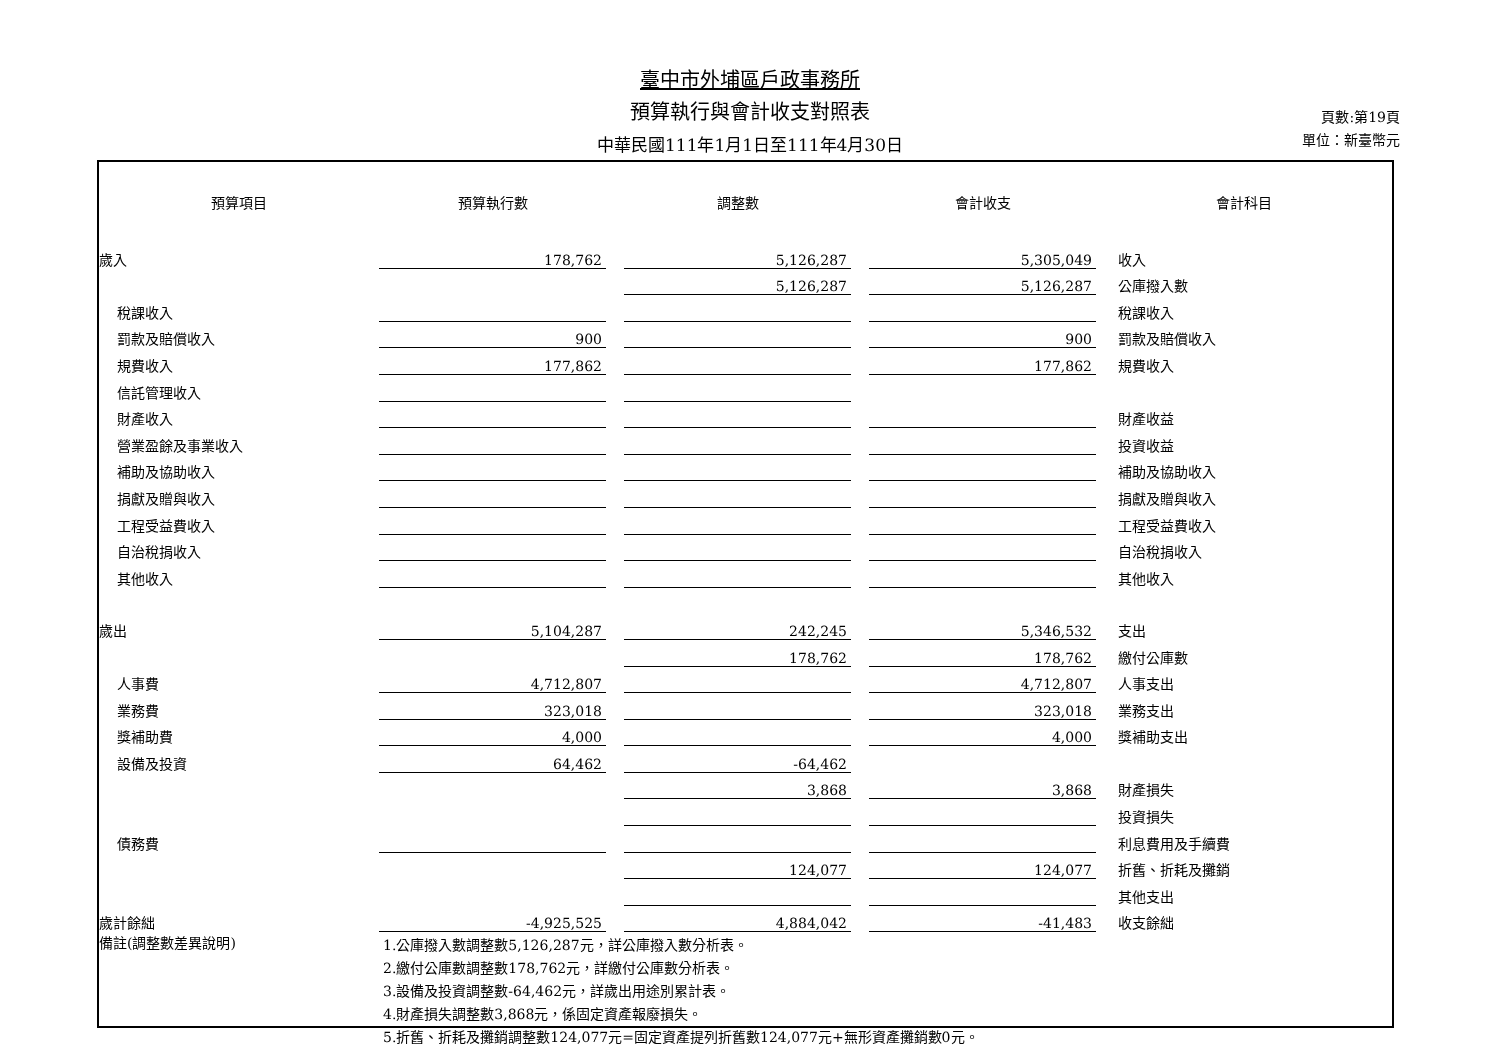臺中市外埔區戶政事務所
預算執行與會計收支對照表
中華民國111年1月1日至111年4月30日
頁數:第19頁
單位：新臺幣元
| 預算項目 | 預算執行數 | | 調整數 | | 會計收支 | 會計科目 |
| --- | --- | --- | --- | --- | --- | --- |
| 歲入 | 178,762 | | 5,126,287 | | 5,305,049 | 收入 |
| | | | 5,126,287 | | 5,126,287 | 公庫撥入數 |
| 稅課收入 | | | | | | 稅課收入 |
| 罰款及賠償收入 | 900 | | | | 900 | 罰款及賠償收入 |
| 規費收入 | 177,862 | | | | 177,862 | 規費收入 |
| 信託管理收入 | | | | | | |
| 財產收入 | | | | | | 財產收益 |
| 營業盈餘及事業收入 | | | | | | 投資收益 |
| 補助及協助收入 | | | | | | 補助及協助收入 |
| 捐獻及贈與收入 | | | | | | 捐獻及贈與收入 |
| 工程受益費收入 | | | | | | 工程受益費收入 |
| 自治稅捐收入 | | | | | | 自治稅捐收入 |
| 其他收入 | | | | | | 其他收入 |
| 歲出 | 5,104,287 | | 242,245 | | 5,346,532 | 支出 |
| | | | 178,762 | | 178,762 | 繳付公庫數 |
| 人事費 | 4,712,807 | | | | 4,712,807 | 人事支出 |
| 業務費 | 323,018 | | | | 323,018 | 業務支出 |
| 獎補助費 | 4,000 | | | | 4,000 | 獎補助支出 |
| 設備及投資 | 64,462 | | -64,462 | | | |
| | | | 3,868 | | 3,868 | 財產損失 |
| | | | | | | 投資損失 |
| 債務費 | | | | | | 利息費用及手續費 |
| | | | 124,077 | | 124,077 | 折舊、折耗及攤銷 |
| | | | | | | 其他支出 |
| 歲計餘絀 | -4,925,525 | | 4,884,042 | | -41,483 | 收支餘絀 |
| 備註(調整數差異說明) | 1.公庫撥入數調整數5,126,287元，詳公庫撥入數分析表。 2.繳付公庫數調整數178,762元，詳繳付公庫數分析表。 3.設備及投資調整數-64,462元，詳歲出用途別累計表。 4.財產損失調整數3,868元，係固定資產報廢損失。 5.折舊、折耗及攤銷調整數124,077元=固定資產提列折舊數124,077元+無形資產攤銷數0元。 | | | | | |